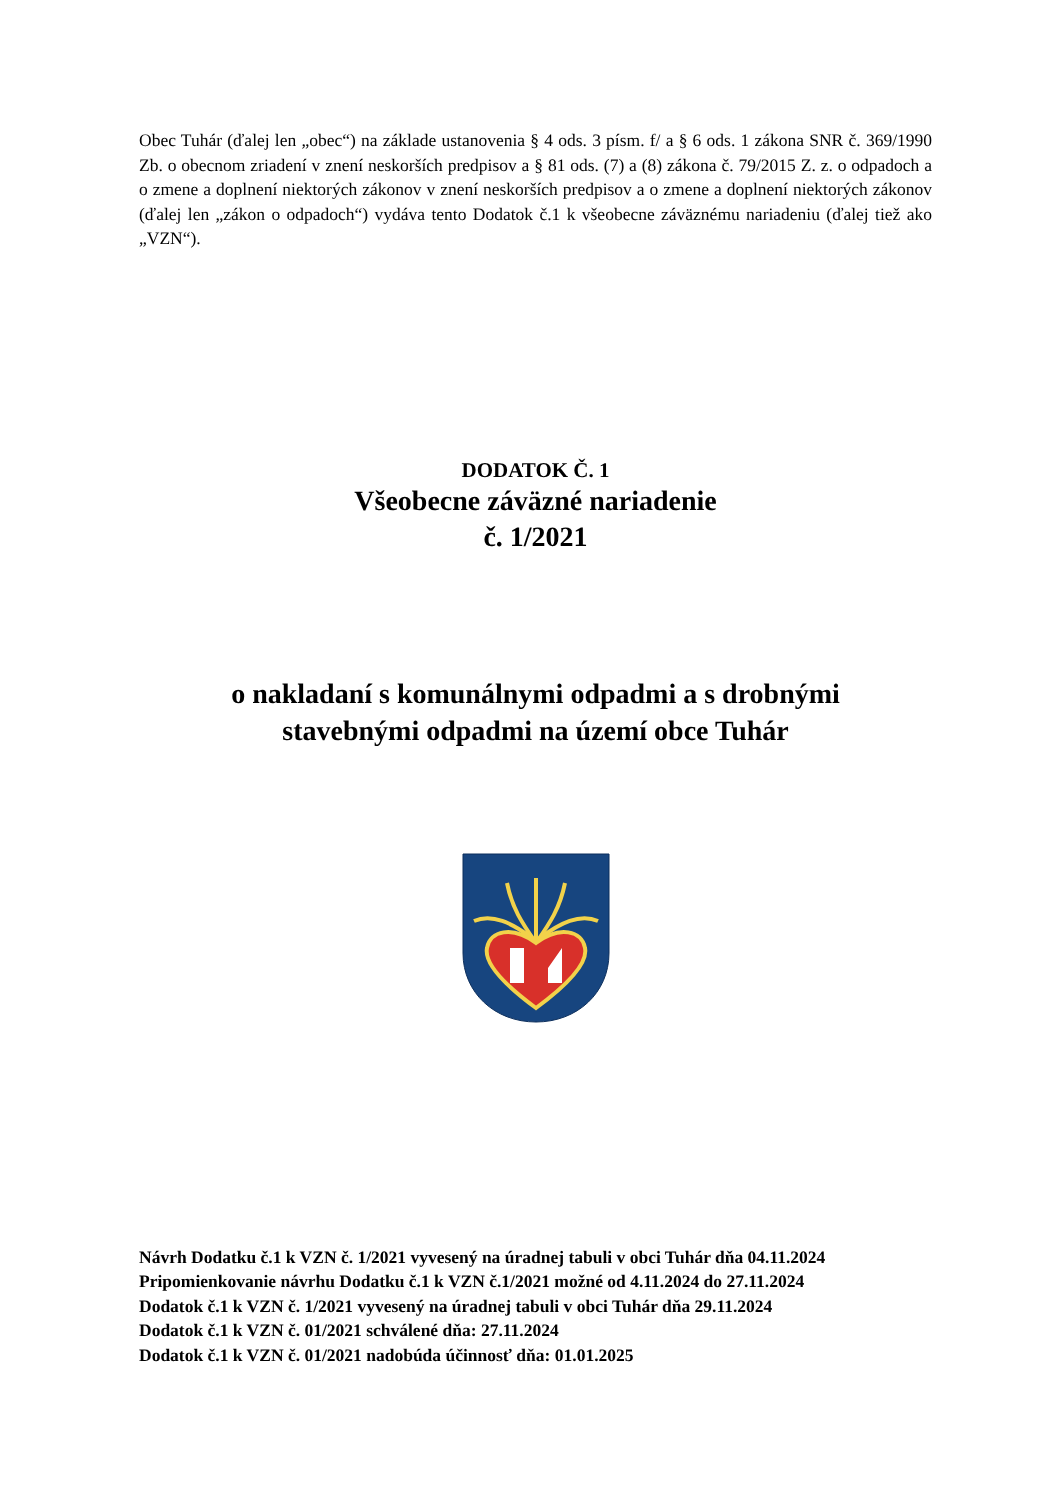Obec Tuhár (ďalej len „obec“) na základe ustanovenia § 4 ods. 3 písm. f/ a § 6 ods. 1 zákona SNR č. 369/1990 Zb. o obecnom zriadení v znení neskorších predpisov a § 81 ods. (7) a (8) zákona č. 79/2015 Z. z. o odpadoch a o zmene a doplnení niektorých zákonov v znení neskorších predpisov a o zmene a doplnení niektorých zákonov (ďalej len „zákon o odpadoch“) vydáva tento Dodatok č.1 k všeobecne záväznému nariadeniu (ďalej tiež ako „VZN“).
DODATOK Č. 1
Všeobecne záväzné nariadenie
č. 1/2021
o nakladaní s komunálnymi odpadmi a s drobnými
stavebnými odpadmi na území obce Tuhár
Návrh Dodatku č.1 k VZN č. 1/2021 vyvesený na úradnej tabuli v obci Tuhár dňa 04.11.2024
Pripomienkovanie návrhu Dodatku č.1 k VZN č.1/2021 možné od 4.11.2024 do 27.11.2024
Dodatok č.1 k VZN č. 1/2021 vyvesený na úradnej tabuli v obci Tuhár dňa 29.11.2024
Dodatok č.1 k VZN č. 01/2021 schválené dňa: 27.11.2024
Dodatok č.1 k VZN č. 01/2021 nadobúda účinnosť dňa: 01.01.2025